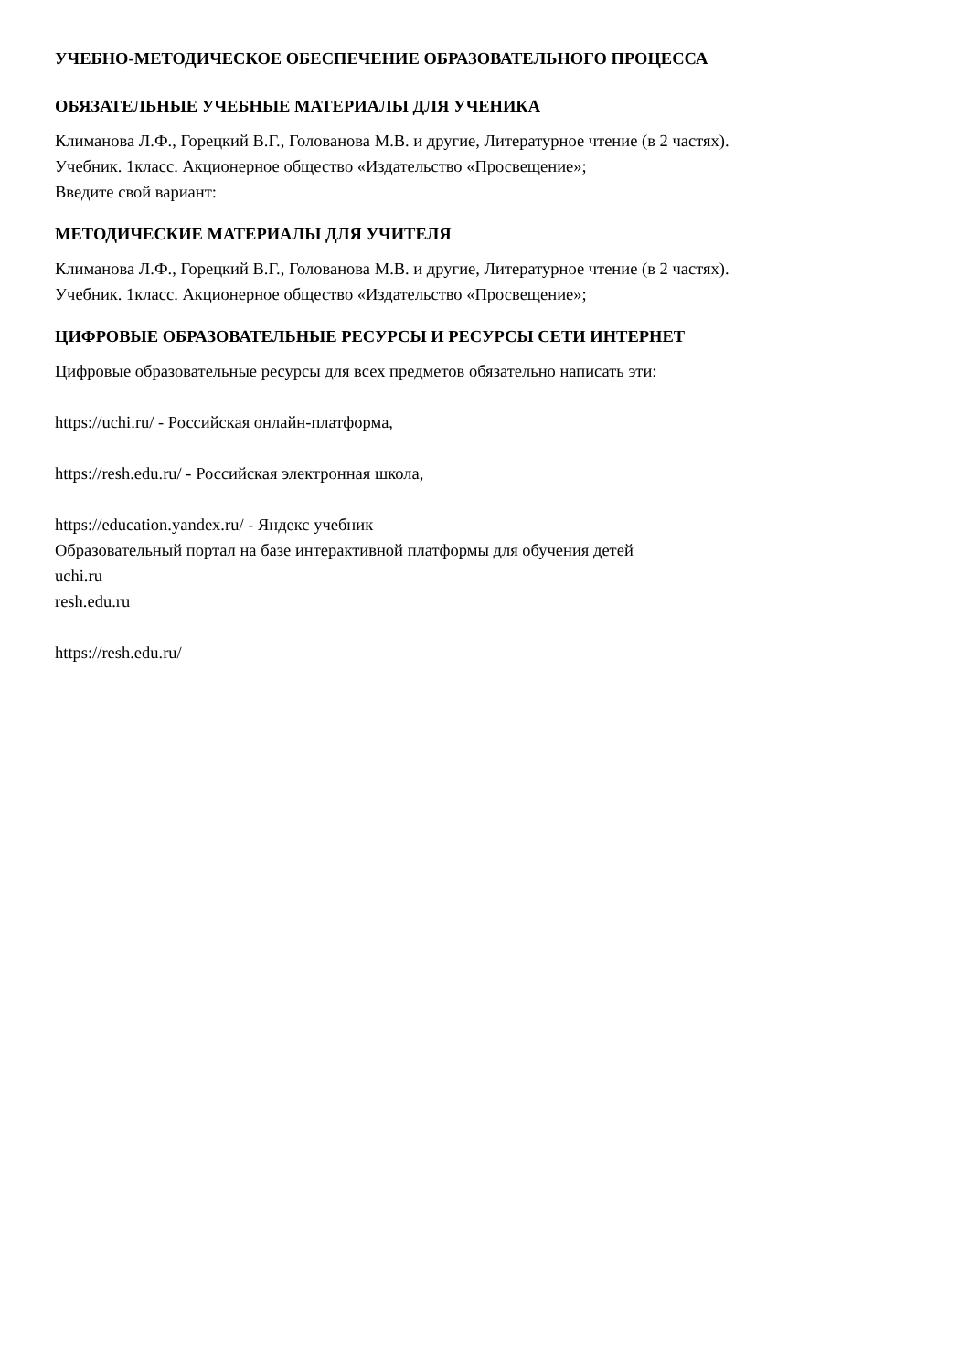УЧЕБНО-МЕТОДИЧЕСКОЕ ОБЕСПЕЧЕНИЕ ОБРАЗОВАТЕЛЬНОГО ПРОЦЕССА
ОБЯЗАТЕЛЬНЫЕ УЧЕБНЫЕ МАТЕРИАЛЫ ДЛЯ УЧЕНИКА
Климанова Л.Ф., Горецкий В.Г., Голованова М.В. и другие, Литературное чтение (в 2 частях).
Учебник. 1класс. Акционерное общество «Издательство «Просвещение»;
Введите свой вариант:
МЕТОДИЧЕСКИЕ МАТЕРИАЛЫ ДЛЯ УЧИТЕЛЯ
Климанова Л.Ф., Горецкий В.Г., Голованова М.В. и другие, Литературное чтение (в 2 частях).
Учебник. 1класс. Акционерное общество «Издательство «Просвещение»;
ЦИФРОВЫЕ ОБРАЗОВАТЕЛЬНЫЕ РЕСУРСЫ И РЕСУРСЫ СЕТИ ИНТЕРНЕТ
Цифровые образовательные ресурсы для всех предметов обязательно написать эти:
https://uchi.ru/ - Российская онлайн-платформа,
https://resh.edu.ru/ - Российская электронная школа,
https://education.yandex.ru/ - Яндекс учебник
Образовательный портал на базе интерактивной платформы для обучения детей
uchi.ru
resh.edu.ru
https://resh.edu.ru/